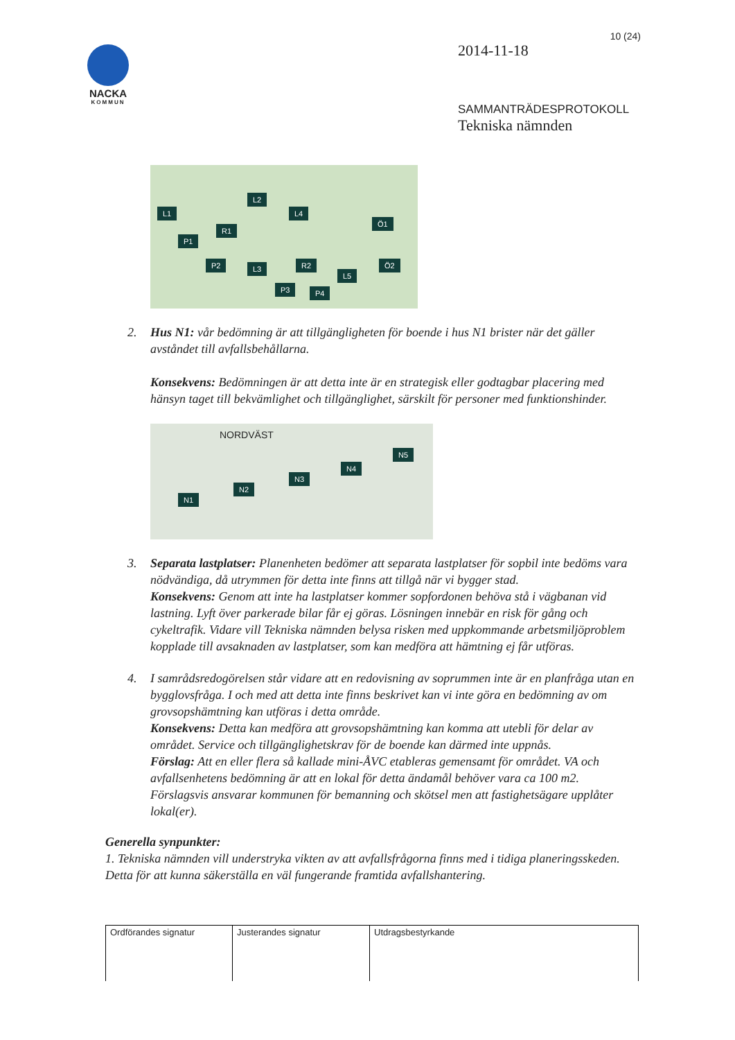NACKA
KOMMUN
10 (24)
2014-11-18
SAMMANTRÄDESPROTOKOLL
Tekniska nämnden
L1
L2
L4
Ö1
P1
R1
P2 L3 R2
L5
Ö2
P3 P4
2. Hus N1: vår bedömning är att tillgängligheten för boende i hus N1 brister när det gäller avståndet till avfallsbehållarna.
Konsekvens: Bedömningen är att detta inte är en strategisk eller godtagbar placering med hänsyn taget till bekvämlighet och tillgänglighet, särskilt för personer med funktionshinder.
N1
N2
N3
N4
N5
NORDVÄST
3. Separata lastplatser: Planenheten bedömer att separata lastplatser för sopbil inte bedöms vara nödvändiga, då utrymmen för detta inte finns att tillgå när vi bygger stad.
Konsekvens: Genom att inte ha lastplatser kommer sopfordonen behöva stå i vägbanan vid lastning. Lyft över parkerade bilar får ej göras. Lösningen innebär en risk för gång och cykeltrafik. Vidare vill Tekniska nämnden belysa risken med uppkommande arbetsmiljöproblem kopplade till avsaknaden av lastplatser, som kan medföra att hämtning ej får utföras.
4. I samrådsredogörelsen står vidare att en redovisning av soprummen inte är en planfråga utan en bygglovsfråga. I och med att detta inte finns beskrivet kan vi inte göra en bedömning av om grovsopshämtning kan utföras i detta område.
Konsekvens: Detta kan medföra att grovsopshämtning kan komma att utebli för delar av området. Service och tillgänglighetskrav för de boende kan därmed inte uppnås.
Förslag: Att en eller flera så kallade mini-ÅVC etableras gemensamt för området. VA och avfallsenhetens bedömning är att en lokal för detta ändamål behöver vara ca 100 m2. Förslagsvis ansvarar kommunen för bemanning och skötsel men att fastighetsägare upplåter lokal(er).
Generella synpunkter:
1. Tekniska nämnden vill understryka vikten av att avfallsfrågorna finns med i tidiga planeringsskeden. Detta för att kunna säkerställa en väl fungerande framtida avfallshantering.
| Ordförandes signatur | Justerandes signatur | Utdragsbestyrkande |